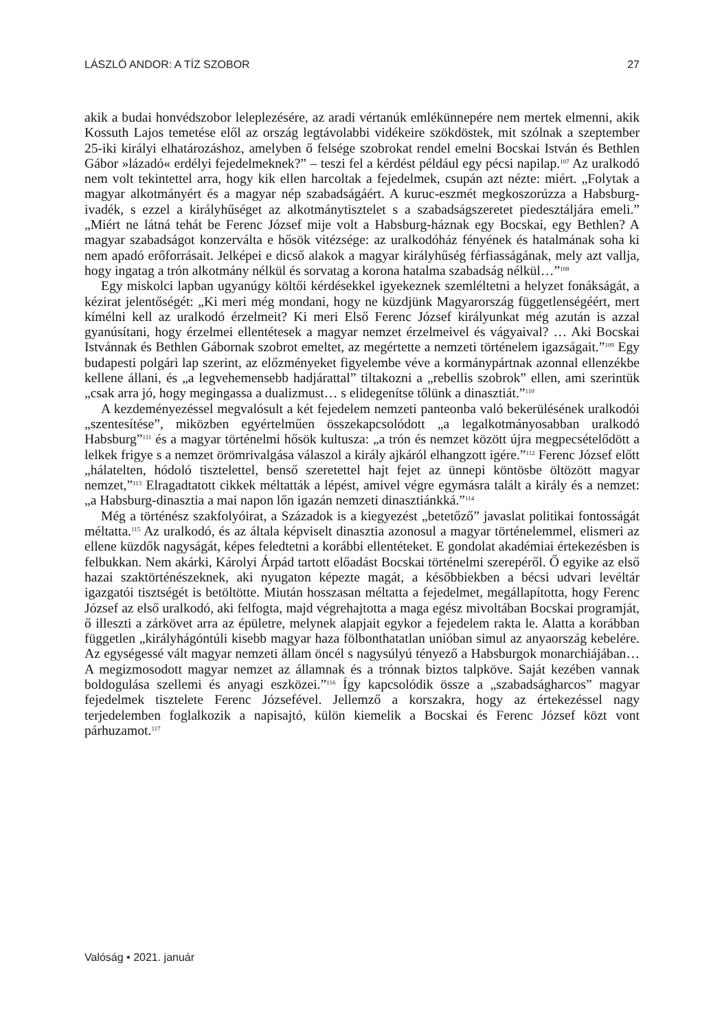LÁSZLÓ ANDOR: A TÍZ SZOBOR 27
akik a budai honvédszobor leleplezésére, az aradi vértanúk emlékünnepére nem mertek elmenni, akik Kossuth Lajos temetése elől az ország legtávolabbi vidékeire szökdöstek, mit szólnak a szeptember 25-iki királyi elhatározáshoz, amelyben ő felsége szobrokat rendel emelni Bocskai István és Bethlen Gábor »lázadó« erdélyi fejedelmeknek?” – teszi fel a kérdést például egy pécsi napilap.<sup>107</sup> Az uralkodó nem volt tekintettel arra, hogy kik ellen harcoltak a fejedelmek, csupán azt nézte: miért. „Folytak a magyar alkotmányért és a magyar nép szabadságáért. A kuruc-eszmét megkoszorúzza a Habsburg-ivadék, s ezzel a királyhűséget az alkotmánytisztelet s a szabadságszeretet piedesztáljára emeli.” „Miért ne látná tehát be Ferenc József mije volt a Habsburg-háznak egy Bocskai, egy Bethlen? A magyar szabadságot konzerválta e hősök vitézsége: az uralkodóház fényének és hatalmának soha ki nem apadó erőforrásait. Jelképei e dicső alakok a magyar királyhűség férfiasságának, mely azt vallja, hogy ingatag a trón alkotmány nélkül és sorvatag a korona hatalma szabadság nélkül…”<sup>108</sup>
Egy miskolci lapban ugyanúgy költői kérdésekkel igyekeznek szemléltetni a helyzet fonákságát, a kézirat jelentőségét: „Ki meri még mondani, hogy ne küzdjünk Magyarország függetlenségéért, mert kímélni kell az uralkodó érzelmeit? Ki meri Első Ferenc József királyunkat még azután is azzal gyanúsítani, hogy érzelmei ellentétesek a magyar nemzet érzelmeivel és vágyaival? … Aki Bocskai Istvánnak és Bethlen Gábornak szobrot emeltet, az megértette a nemzeti történelem igazságait.”<sup>109</sup> Egy budapesti polgári lap szerint, az előzményeket figyelembe véve a kormánypártnak azonnal ellenzékbe kellene állani, és „a legvehemensebb hadjárattal” tiltakozni a „rebellis szobrok” ellen, ami szerintük „csak arra jó, hogy megingassa a dualizmust… s elidegenítse tőlünk a dinasztiát.”<sup>110</sup>
A kezdeményezéssel megvalósult a két fejedelem nemzeti panteonba való bekerülésének uralkodói „szentesítése”, miközben egyértelműen összekapcsolódott „a legalkotmányosabban uralkodó Habsburg”<sup>111</sup> és a magyar történelmi hősök kultusza: „a trón és nemzet között újra megpecsételődött a lelkek frigye s a nemzet örömrivalgása válaszol a király ajkáról elhangzott igére.”<sup>112</sup> Ferenc József előtt „hálatelten, hódoló tisztelettel, benső szeretettel hajt fejet az ünnepi köntösbe öltözött magyar nemzet,”<sup>113</sup> Elragadtatott cikkek méltatták a lépést, amivel végre egymásra talált a király és a nemzet: „a Habsburg-dinasztia a mai napon lőn igazán nemzeti dinasztiánkká.”<sup>114</sup>
Még a történész szakfolyóirat, a Századok is a kiegyezést „betetőző” javaslat politikai fontosságát méltatta.<sup>115</sup> Az uralkodó, és az általa képviselt dinasztia azonosul a magyar történelemmel, elismeri az ellene küzdők nagyságát, képes feledtetni a korábbi ellentéteket. E gondolat akadémiai értekezésben is felbukkan. Nem akárki, Károlyi Árpád tartott előadást Bocskai történelmi szerepéről. Ő egyike az első hazai szaktörténészeknek, aki nyugaton képezte magát, a későbbiekben a bécsi udvari levéltár igazgatói tisztségét is betöltötte. Miután hosszasan méltatta a fejedelmet, megállapította, hogy Ferenc József az első uralkodó, aki felfogta, majd végrehajtotta a maga egész mivoltában Bocskai programját, ő illeszti a zárkövet arra az épületre, melynek alapjait egykor a fejedelem rakta le. Alatta a korábban független „királyhágóntúli kisebb magyar haza fölbonthatatlan unióban simul az anyaország kebelére. Az egységessé vált magyar nemzeti állam öncél s nagysúlyú tényező a Habsburgok monarchiájában… A megizmosodott magyar nemzet az államnak és a trónnak biztos talpköve. Saját kezében vannak boldogulása szellemi és anyagi eszközei.”<sup>116</sup> Így kapcsolódik össze a „szabadságharcos” magyar fejedelmek tisztelete Ferenc Józsefével. Jellemző a korszakra, hogy az értekezéssel nagy terjedelemben foglalkozik a napisajtó, külön kiemelik a Bocskai és Ferenc József közt vont párhuzamot.<sup>117</sup>
Valóság • 2021. január